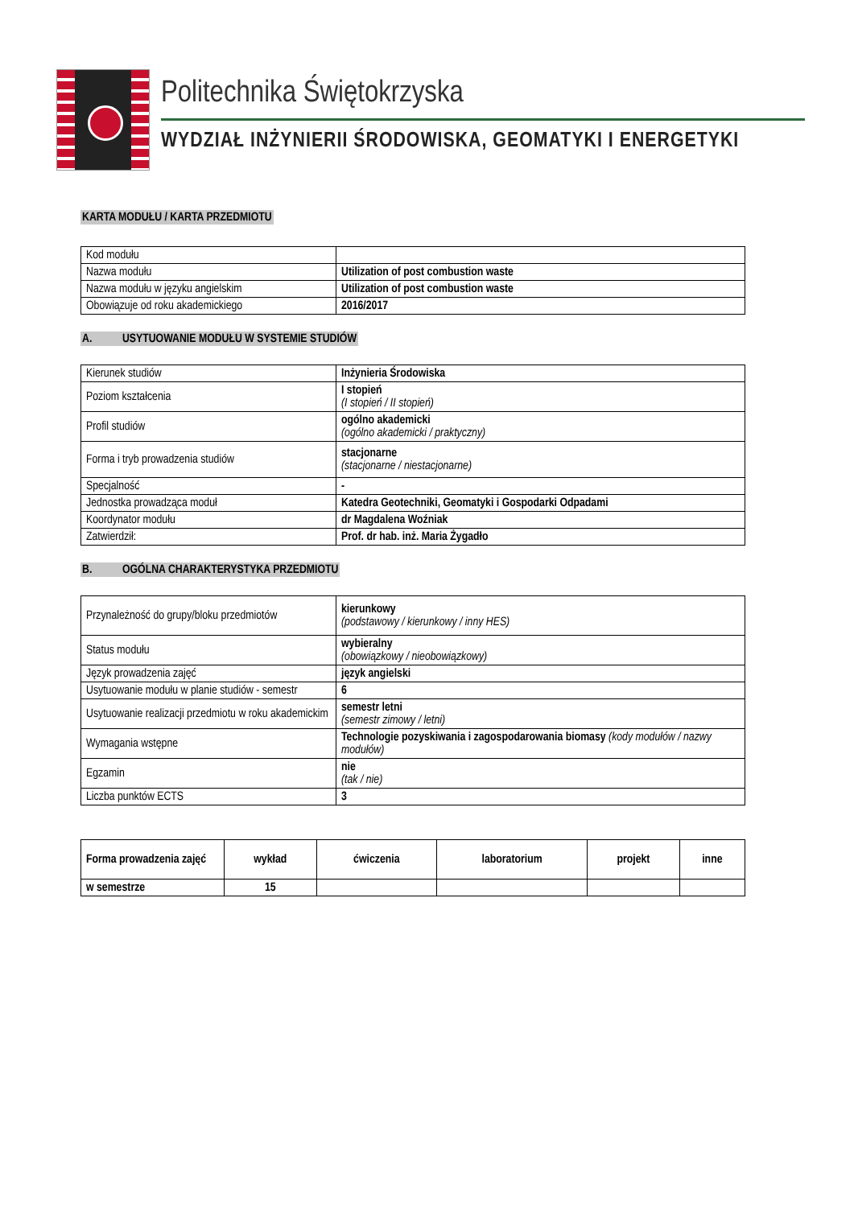Politechnika Świętokrzyska
WYDZIAŁ INŻYNIERII ŚRODOWISKA, GEOMATYKI I ENERGETYKI
KARTA MODUŁU / KARTA PRZEDMIOTU
| Kod modułu | |
| Nazwa modułu | Utilization of post combustion waste |
| Nazwa modułu w języku angielskim | Utilization of post combustion waste |
| Obowiązuje od roku akademickiego | 2016/2017 |
A. USYTUOWANIE MODUŁU W SYSTEMIE STUDIÓW
| Kierunek studiów | Inżynieria Środowiska |
| Poziom kształcenia | I stopień (I stopień / II stopień) |
| Profil studiów | ogólno akademicki (ogólno akademicki / praktyczny) |
| Forma i tryb prowadzenia studiów | stacjonarne (stacjonarne / niestacjonarne) |
| Specjalność | - |
| Jednostka prowadząca moduł | Katedra Geotechniki, Geomatyki i Gospodarki Odpadami |
| Koordynator modułu | dr Magdalena Woźniak |
| Zatwierdził: | Prof. dr hab. inż. Maria Żygadło |
B. OGÓLNA CHARAKTERYSTYKA PRZEDMIOTU
| Przynależność do grupy/bloku przedmiotów | kierunkowy (podstawowy / kierunkowy / inny HES) |
| Status modułu | wybieralny (obowiązkowy / nieobowiązkowy) |
| Język prowadzenia zajęć | język angielski |
| Usytuowanie modułu w planie studiów - semestr | 6 |
| Usytuowanie realizacji przedmiotu w roku akademickim | semestr letni (semestr zimowy / letni) |
| Wymagania wstępne | Technologie pozyskiwania i zagospodarowania biomasy (kody modułów / nazwy modułów) |
| Egzamin | nie (tak / nie) |
| Liczba punktów ECTS | 3 |
| Forma prowadzenia zajęć | wykład | ćwiczenia | laboratorium | projekt | inne |
| --- | --- | --- | --- | --- | --- |
| w semestrze | 15 | | | | |